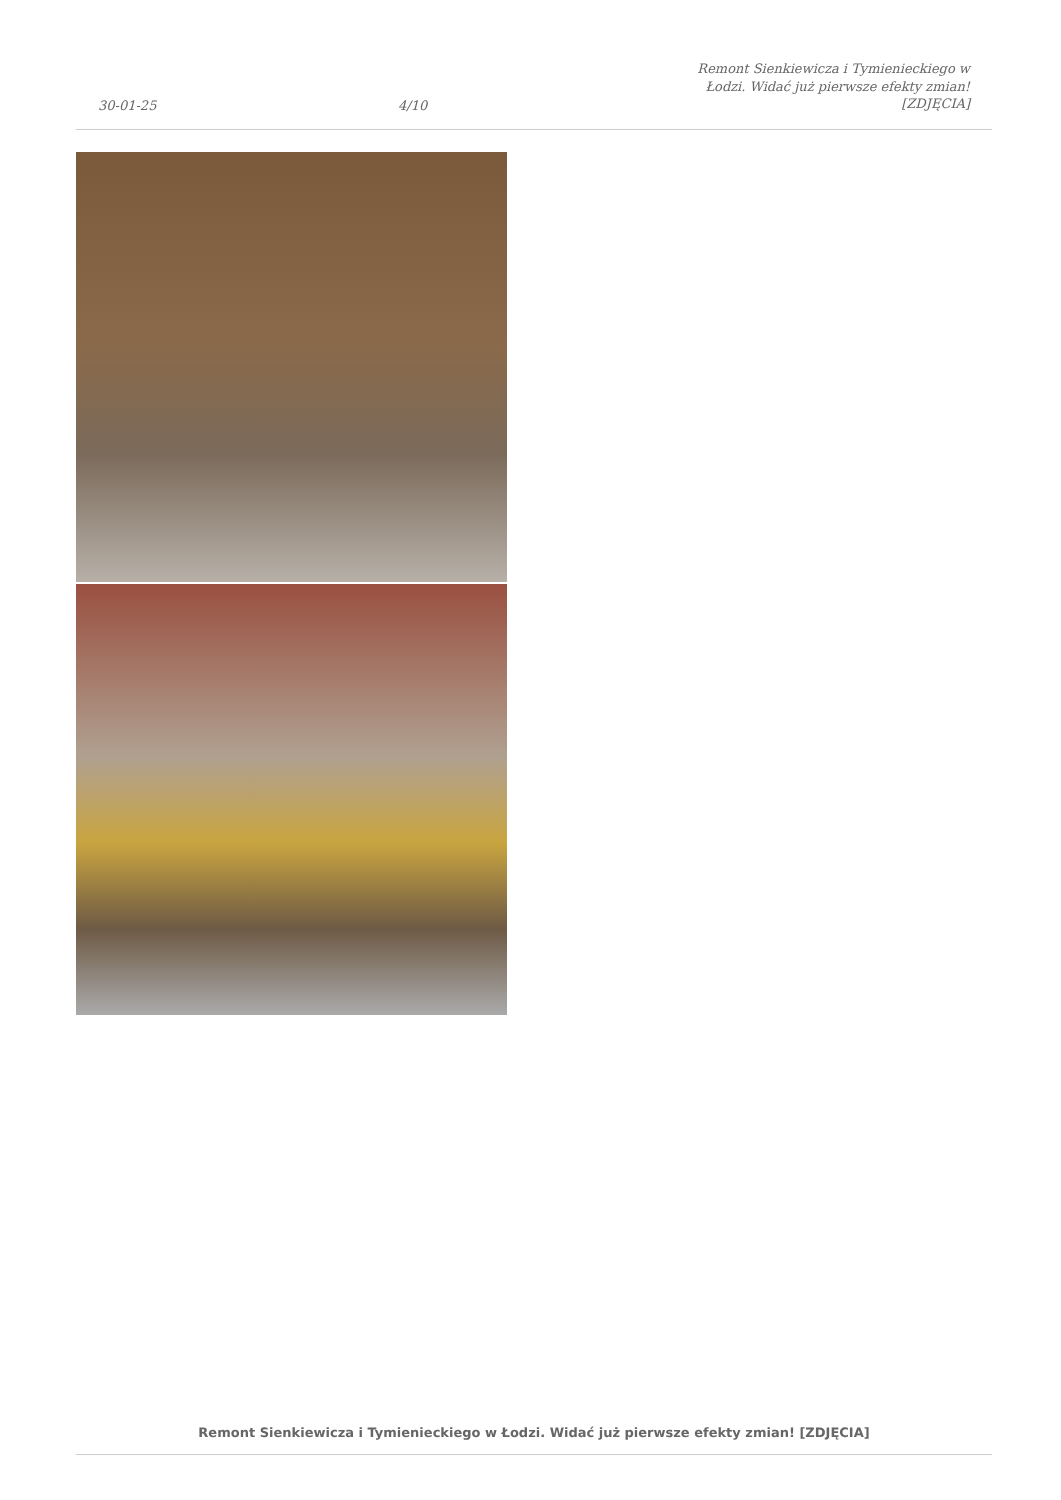30-01-25
4/10
Remont Sienkiewicza i Tymienieckiego w Łodzi. Widać już pierwsze efekty zmian! [ZDJĘCIA]
Remont Sienkiewicza i Tymienieckiego w Łodzi. Widać już pierwsze efekty zmian! [ZDJĘCIA]